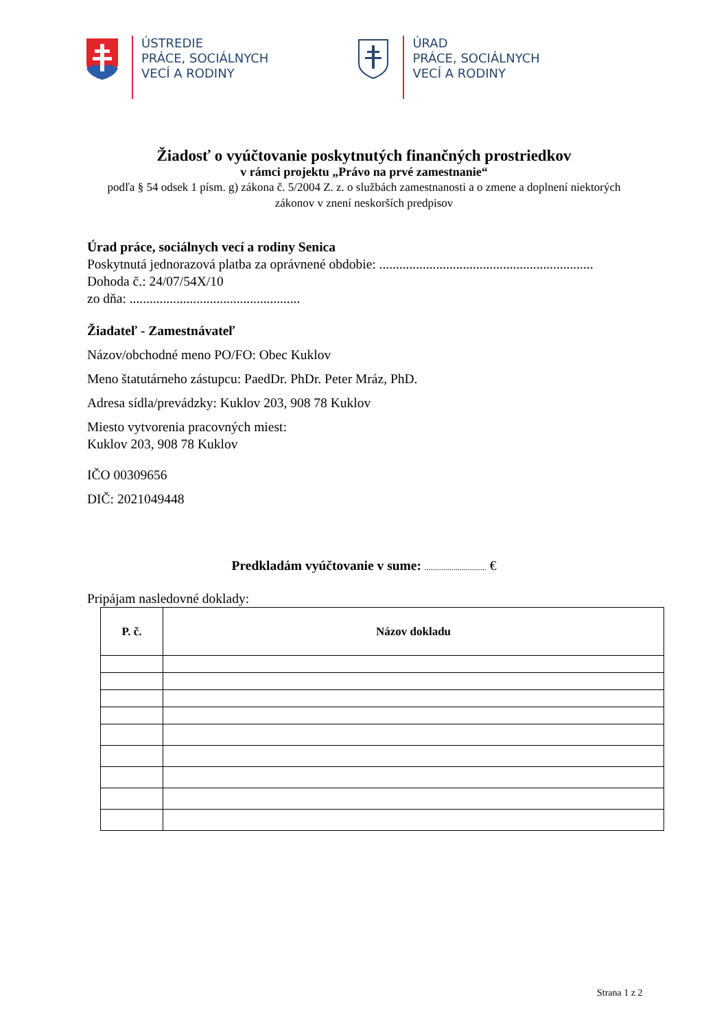ÚSTREDIE
PRÁCE, SOCIÁLNYCH
VECÍ A RODINY
ÚRAD
PRÁCE, SOCIÁLNYCH
VECÍ A RODINY
Žiadosť o vyúčtovanie poskytnutých finančných prostriedkov
v rámci projektu „Právo na prvé zamestnanie“
podľa § 54 odsek 1 písm. g) zákona č. 5/2004 Z. z. o službách zamestnanosti a o zmene a doplnení niektorých zákonov v znení neskorších predpisov
Úrad práce, sociálnych vecí a rodiny Senica
Poskytnutá jednorazová platba za oprávnené obdobie: ................................................................
Dohoda č.: 24/07/54X/10
zo dňa: ...................................................
Žiadateľ - Zamestnávateľ
Názov/obchodné meno PO/FO: Obec Kuklov
Meno štatutárneho zástupcu: PaedDr. PhDr. Peter Mráz, PhD.
Adresa sídla/prevádzky: Kuklov 203, 908 78 Kuklov
Miesto vytvorenia pracovných miest:
Kuklov 203, 908 78 Kuklov
IČO 00309656
DIČ: 2021049448
Predkladám vyúčtovanie v sume: .............................. €
Pripájam nasledovné doklady:
| P. č. | Názov dokladu |
| --- | --- |
Strana 1 z 2